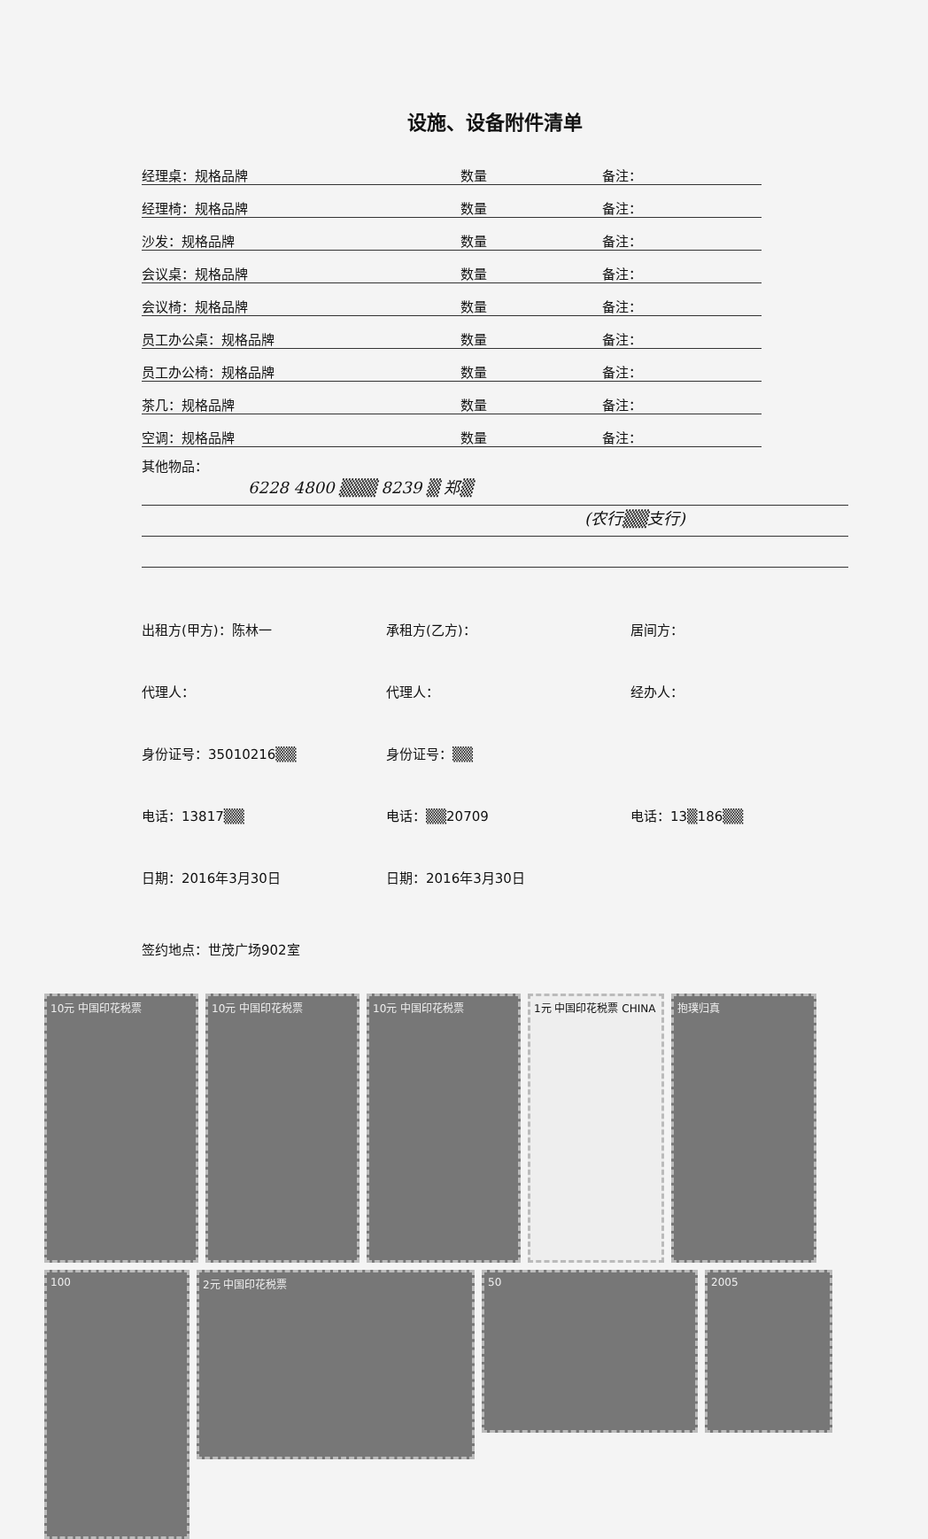设施、设备附件清单
经理桌：规格品牌 数量 备注：
经理椅：规格品牌 数量 备注：
沙发：规格品牌 数量 备注：
会议桌：规格品牌 数量 备注：
会议椅：规格品牌 数量 备注：
员工办公桌：规格品牌 数量 备注：
员工办公椅：规格品牌 数量 备注：
茶几：规格品牌 数量 备注：
空调：规格品牌 数量 备注：
其他物品：
6228 4800 ▒▒▒ 8239 ▒ 郑▒
(农行▒▒支行)
出租方(甲方)：陈林一
承租方(乙方)：
居间方：
代理人：
代理人：
经办人：
身份证号：35010216▒▒
身份证号：▒▒
电话：13817▒▒
电话：▒▒20709
电话：13▒186▒▒
日期：2016年3月30日
日期：2016年3月30日
签约地点：世茂广场902室
10元 中国印花税票
10元 中国印花税票
10元 中国印花税票
1元 中国印花税票 CHINA
抱璞归真
100
2元 中国印花税票
50
2005